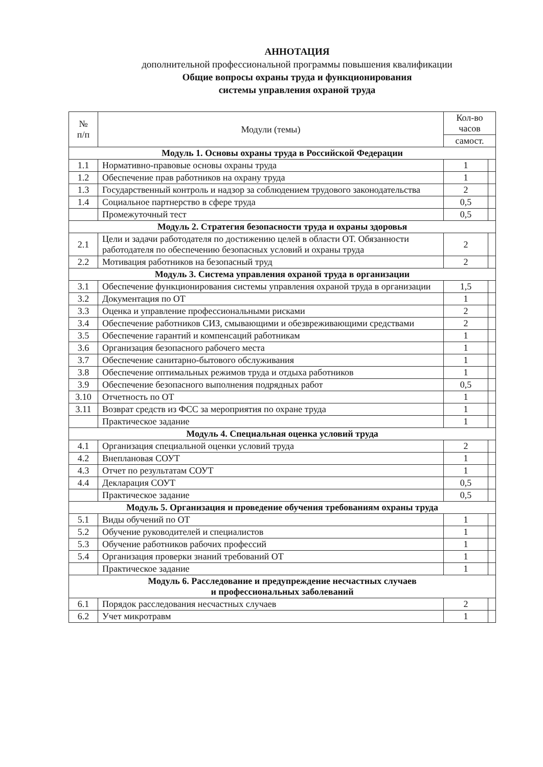АННОТАЦИЯ
дополнительной профессиональной программы повышения квалификации
Общие вопросы охраны труда и функционирования
системы управления охраной труда
| № п/п | Модули (темы) | Кол-во часов | |
| --- | --- | --- | --- |
| | | самост. | |
| Модуль 1. Основы охраны труда в Российской Федерации | | | |
| 1.1 | Нормативно-правовые основы охраны труда | 1 | |
| 1.2 | Обеспечение прав работников на охрану труда | 1 | |
| 1.3 | Государственный контроль и надзор за соблюдением трудового законодательства | 2 | |
| 1.4 | Социальное партнерство в сфере труда | 0,5 | |
| | Промежуточный тест | 0,5 | |
| Модуль 2. Стратегия безопасности труда и охраны здоровья | | | |
| 2.1 | Цели и задачи работодателя по достижению целей в области ОТ. Обязанности работодателя по обеспечению безопасных условий и охраны труда | 2 | |
| 2.2 | Мотивация работников на безопасный труд | 2 | |
| Модуль 3. Система управления охраной труда в организации | | | |
| 3.1 | Обеспечение функционирования системы управления охраной труда в организации | 1,5 | |
| 3.2 | Документация по ОТ | 1 | |
| 3.3 | Оценка и управление профессиональными рисками | 2 | |
| 3.4 | Обеспечение работников СИЗ, смывающими и обезвреживающими средствами | 2 | |
| 3.5 | Обеспечение гарантий и компенсаций работникам | 1 | |
| 3.6 | Организация безопасного рабочего места | 1 | |
| 3.7 | Обеспечение санитарно-бытового обслуживания | 1 | |
| 3.8 | Обеспечение оптимальных режимов труда и отдыха работников | 1 | |
| 3.9 | Обеспечение безопасного выполнения подрядных работ | 0,5 | |
| 3.10 | Отчетность по ОТ | 1 | |
| 3.11 | Возврат средств из ФСС за мероприятия по охране труда | 1 | |
| | Практическое задание | 1 | |
| Модуль 4. Специальная оценка условий труда | | | |
| 4.1 | Организация специальной оценки условий труда | 2 | |
| 4.2 | Внеплановая СОУТ | 1 | |
| 4.3 | Отчет по результатам СОУТ | 1 | |
| 4.4 | Декларация СОУТ | 0,5 | |
| | Практическое задание | 0,5 | |
| Модуль 5. Организация и проведение обучения требованиям охраны труда | | | |
| 5.1 | Виды обучений по ОТ | 1 | |
| 5.2 | Обучение руководителей и специалистов | 1 | |
| 5.3 | Обучение работников рабочих профессий | 1 | |
| 5.4 | Организация проверки знаний требований ОТ | 1 | |
| | Практическое задание | 1 | |
| Модуль 6. Расследование и предупреждение несчастных случаев и профессиональных заболеваний | | | |
| 6.1 | Порядок расследования несчастных случаев | 2 | |
| 6.2 | Учет микротравм | 1 | |